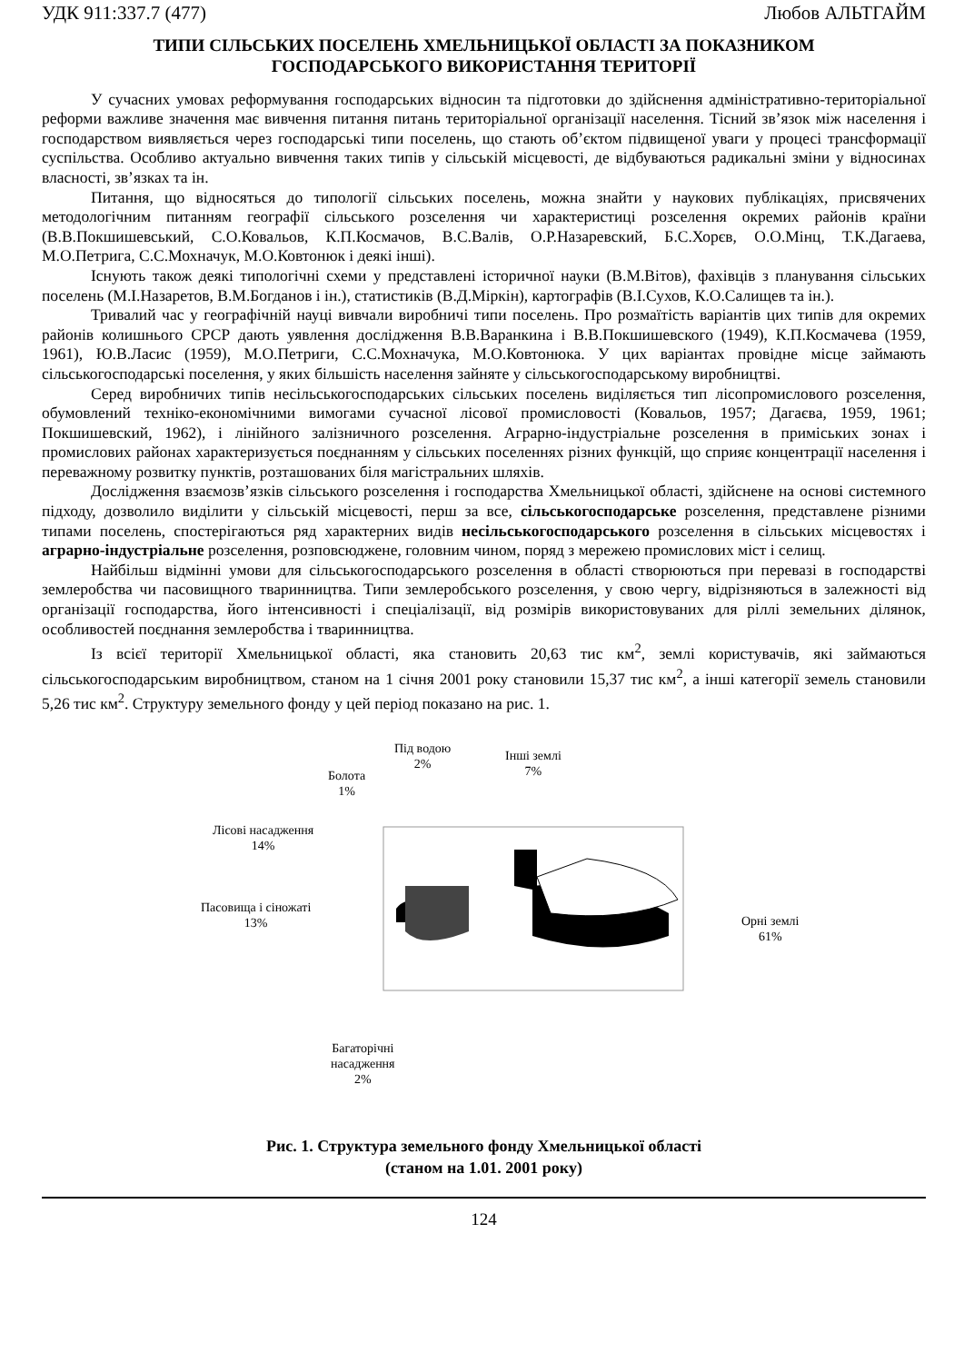УДК 911:337.7 (477) Любов АЛЬТГАЙМ
ТИПИ СІЛЬСЬКИХ ПОСЕЛЕНЬ ХМЕЛЬНИЦЬКОЇ ОБЛАСТІ ЗА ПОКАЗНИКОМ
ГОСПОДАРСЬКОГО ВИКОРИСТАННЯ ТЕРИТОРІЇ
У сучасних умовах реформування господарських відносин та підготовки до здійснення адміністративно-територіальної реформи важливе значення має вивчення питання питань територіальної організації населення. Тісний зв’язок між населення і господарством виявляється через господарські типи поселень, що стають об’єктом підвищеної уваги у процесі трансформації суспільства. Особливо актуально вивчення таких типів у сільській місцевості, де відбуваються радикальні зміни у відносинах власності, зв’язках та ін.
Питання, що відносяться до типології сільських поселень, можна знайти у наукових публікаціях, присвячених методологічним питанням географії сільського розселення чи характеристиці розселення окремих районів країни (В.В.Покшишевський, С.О.Ковальов, К.П.Космачов, В.С.Валів, О.Р.Назаревский, Б.С.Хорєв, О.О.Мінц, Т.К.Дагаева, М.О.Петрига, С.С.Мохначук, М.О.Ковтонюк і деякі інші).
Існують також деякі типологічні схеми у представлені історичної науки (В.М.Вітов), фахівців з планування сільських поселень (М.І.Назаретов, В.М.Богданов і ін.), статистиків (В.Д.Міркін), картографів (В.І.Сухов, К.О.Салищев та ін.).
Тривалий час у географічній науці вивчали виробничі типи поселень. Про розмаїтість варіантів цих типів для окремих районів колишнього СРСР дають уявлення дослідження В.В.Варанкина і В.В.Покшишевского (1949), К.П.Космачева (1959, 1961), Ю.В.Ласис (1959), М.О.Петриги, С.С.Мохначука, М.О.Ковтонюка. У цих варіантах провідне місце займають сільськогосподарські поселення, у яких більшість населення зайняте у сільськогосподарському виробництві.
Серед виробничих типів несільськогосподарських сільських поселень виділяється тип лісопромислового розселення, обумовлений техніко-економічними вимогами сучасної лісової промисловості (Ковальов, 1957; Дагаєва, 1959, 1961; Покшишевский, 1962), і лінійного залізничного розселення. Аграрно-індустріальне розселення в приміських зонах і промислових районах характеризується поєднанням у сільських поселеннях різних функцій, що сприяє концентрації населення і переважному розвитку пунктів, розташованих біля магістральних шляхів.
Дослідження взаємозв’язків сільського розселення і господарства Хмельницької області, здійснене на основі системного підходу, дозволило виділити у сільській місцевості, перш за все, сільськогосподарське розселення, представлене різними типами поселень, спостерігаються ряд характерних видів несільськогосподарського розселення в сільських місцевостях і аграрно-індустріальне розселення, розповсюджене, головним чином, поряд з мережею промислових міст і селищ.
Найбільш відмінні умови для сільськогосподарського розселення в області створюються при перевазі в господарстві землеробства чи пасовищного тваринництва. Типи землеробського розселення, у свою чергу, відрізняються в залежності від організації господарства, його інтенсивності і спеціалізації, від розмірів використовуваних для ріллі земельних ділянок, особливостей поєднання землеробства і тваринництва.
Із всієї території Хмельницької області, яка становить 20,63 тис км<sup>2</sup>, землі користувачів, які займаються сільськогосподарським виробництвом, станом на 1 січня 2001 року становили 15,37 тис км<sup>2</sup>, а інші категорії земель становили 5,26 тис км<sup>2</sup>. Структуру земельного фонду у цей період показано на рис. 1.
Під водою
2%
Інші землі
7% Болота
1%
Лісові насадження
14%
Пасовища і сіножаті
13% Орні землі
61%
Багаторічні
насадження
2%
Рис. 1. Структура земельного фонду Хмельницької області
(станом на 1.01. 2001 року)
124